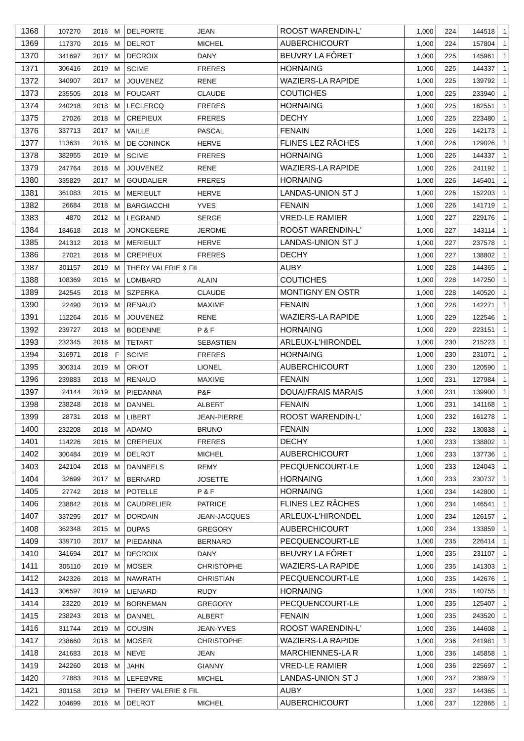| 1368 | 107270 | 2016 | M | DELPORTE | JEAN | ROOST WARENDIN-L' | 1,000 | 224 | 144518 | 1 |
| 1369 | 117370 | 2016 | M | DELROT | MICHEL | AUBERCHICOURT | 1,000 | 224 | 157804 | 1 |
| 1370 | 341697 | 2017 | M | DECROIX | DANY | BEUVRY LA FÔRET | 1,000 | 225 | 145961 | 1 |
| 1371 | 306416 | 2019 | M | SCIME | FRERES | HORNAING | 1,000 | 225 | 144337 | 1 |
| 1372 | 340907 | 2017 | M | JOUVENEZ | RENE | WAZIERS-LA RAPIDE | 1,000 | 225 | 139792 | 1 |
| 1373 | 235505 | 2018 | M | FOUCART | CLAUDE | COUTICHES | 1,000 | 225 | 233940 | 1 |
| 1374 | 240218 | 2018 | M | LECLERCQ | FRERES | HORNAING | 1,000 | 225 | 162551 | 1 |
| 1375 | 27026 | 2018 | M | CREPIEUX | FRERES | DECHY | 1,000 | 225 | 223480 | 1 |
| 1376 | 337713 | 2017 | M | VAILLE | PASCAL | FENAIN | 1,000 | 226 | 142173 | 1 |
| 1377 | 113631 | 2016 | M | DE CONINCK | HERVE | FLINES LEZ RÂCHES | 1,000 | 226 | 129026 | 1 |
| 1378 | 382955 | 2019 | M | SCIME | FRERES | HORNAING | 1,000 | 226 | 144337 | 1 |
| 1379 | 247764 | 2018 | M | JOUVENEZ | RENE | WAZIERS-LA RAPIDE | 1,000 | 226 | 241192 | 1 |
| 1380 | 335829 | 2017 | M | GOUDALIER | FRERES | HORNAING | 1,000 | 226 | 145401 | 1 |
| 1381 | 361083 | 2015 | M | MERIEULT | HERVE | LANDAS-UNION ST J | 1,000 | 226 | 152203 | 1 |
| 1382 | 26684 | 2018 | M | BARGIACCHI | YVES | FENAIN | 1,000 | 226 | 141719 | 1 |
| 1383 | 4870 | 2012 | M | LEGRAND | SERGE | VRED-LE RAMIER | 1,000 | 227 | 229176 | 1 |
| 1384 | 184618 | 2018 | M | JONCKEERE | JEROME | ROOST WARENDIN-L' | 1,000 | 227 | 143114 | 1 |
| 1385 | 241312 | 2018 | M | MERIEULT | HERVE | LANDAS-UNION ST J | 1,000 | 227 | 237578 | 1 |
| 1386 | 27021 | 2018 | M | CREPIEUX | FRERES | DECHY | 1,000 | 227 | 138802 | 1 |
| 1387 | 301157 | 2019 | M | THERY VALERIE & FIL | | AUBY | 1,000 | 228 | 144365 | 1 |
| 1388 | 108369 | 2016 | M | LOMBARD | ALAIN | COUTICHES | 1,000 | 228 | 147250 | 1 |
| 1389 | 242545 | 2018 | M | SZPERKA | CLAUDE | MONTIGNY EN OSTR | 1,000 | 228 | 140520 | 1 |
| 1390 | 22490 | 2019 | M | RENAUD | MAXIME | FENAIN | 1,000 | 228 | 142271 | 1 |
| 1391 | 112264 | 2016 | M | JOUVENEZ | RENE | WAZIERS-LA RAPIDE | 1,000 | 229 | 122546 | 1 |
| 1392 | 239727 | 2018 | M | BODENNE | P & F | HORNAING | 1,000 | 229 | 223151 | 1 |
| 1393 | 232345 | 2018 | M | TETART | SEBASTIEN | ARLEUX-L'HIRONDEL | 1,000 | 230 | 215223 | 1 |
| 1394 | 316971 | 2018 | F | SCIME | FRERES | HORNAING | 1,000 | 230 | 231071 | 1 |
| 1395 | 300314 | 2019 | M | ORIOT | LIONEL | AUBERCHICOURT | 1,000 | 230 | 120590 | 1 |
| 1396 | 239883 | 2018 | M | RENAUD | MAXIME | FENAIN | 1,000 | 231 | 127984 | 1 |
| 1397 | 24144 | 2019 | M | PIEDANNA | P&F | DOUAI/FRAIS MARAIS | 1,000 | 231 | 139900 | 1 |
| 1398 | 238248 | 2018 | M | DANNEL | ALBERT | FENAIN | 1,000 | 231 | 141168 | 1 |
| 1399 | 28731 | 2018 | M | LIBERT | JEAN-PIERRE | ROOST WARENDIN-L' | 1,000 | 232 | 161278 | 1 |
| 1400 | 232208 | 2018 | M | ADAMO | BRUNO | FENAIN | 1,000 | 232 | 130838 | 1 |
| 1401 | 114226 | 2016 | M | CREPIEUX | FRERES | DECHY | 1,000 | 233 | 138802 | 1 |
| 1402 | 300484 | 2019 | M | DELROT | MICHEL | AUBERCHICOURT | 1,000 | 233 | 137736 | 1 |
| 1403 | 242104 | 2018 | M | DANNEELS | REMY | PECQUENCOURT-LE | 1,000 | 233 | 124043 | 1 |
| 1404 | 32699 | 2017 | M | BERNARD | JOSETTE | HORNAING | 1,000 | 233 | 230737 | 1 |
| 1405 | 27742 | 2018 | M | POTELLE | P & F | HORNAING | 1,000 | 234 | 142800 | 1 |
| 1406 | 238842 | 2018 | M | CAUDRELIER | PATRICE | FLINES LEZ RÂCHES | 1,000 | 234 | 146541 | 1 |
| 1407 | 337295 | 2017 | M | DORDAIN | JEAN-JACQUES | ARLEUX-L'HIRONDEL | 1,000 | 234 | 126157 | 1 |
| 1408 | 362348 | 2015 | M | DUPAS | GREGORY | AUBERCHICOURT | 1,000 | 234 | 133859 | 1 |
| 1409 | 339710 | 2017 | M | PIEDANNA | BERNARD | PECQUENCOURT-LE | 1,000 | 235 | 226414 | 1 |
| 1410 | 341694 | 2017 | M | DECROIX | DANY | BEUVRY LA FÔRET | 1,000 | 235 | 231107 | 1 |
| 1411 | 305110 | 2019 | M | MOSER | CHRISTOPHE | WAZIERS-LA RAPIDE | 1,000 | 235 | 141303 | 1 |
| 1412 | 242326 | 2018 | M | NAWRATH | CHRISTIAN | PECQUENCOURT-LE | 1,000 | 235 | 142676 | 1 |
| 1413 | 306597 | 2019 | M | LIENARD | RUDY | HORNAING | 1,000 | 235 | 140755 | 1 |
| 1414 | 23220 | 2019 | M | BORNEMAN | GREGORY | PECQUENCOURT-LE | 1,000 | 235 | 125407 | 1 |
| 1415 | 238243 | 2018 | M | DANNEL | ALBERT | FENAIN | 1,000 | 235 | 243520 | 1 |
| 1416 | 311744 | 2019 | M | COUSIN | JEAN-YVES | ROOST WARENDIN-L' | 1,000 | 236 | 144608 | 1 |
| 1417 | 238660 | 2018 | M | MOSER | CHRISTOPHE | WAZIERS-LA RAPIDE | 1,000 | 236 | 241981 | 1 |
| 1418 | 241683 | 2018 | M | NEVE | JEAN | MARCHIENNES-LA R | 1,000 | 236 | 145858 | 1 |
| 1419 | 242260 | 2018 | M | JAHN | GIANNY | VRED-LE RAMIER | 1,000 | 236 | 225697 | 1 |
| 1420 | 27883 | 2018 | M | LEFEBVRE | MICHEL | LANDAS-UNION ST J | 1,000 | 237 | 238979 | 1 |
| 1421 | 301158 | 2019 | M | THERY VALERIE & FIL | | AUBY | 1,000 | 237 | 144365 | 1 |
| 1422 | 104699 | 2016 | M | DELROT | MICHEL | AUBERCHICOURT | 1,000 | 237 | 122865 | 1 |